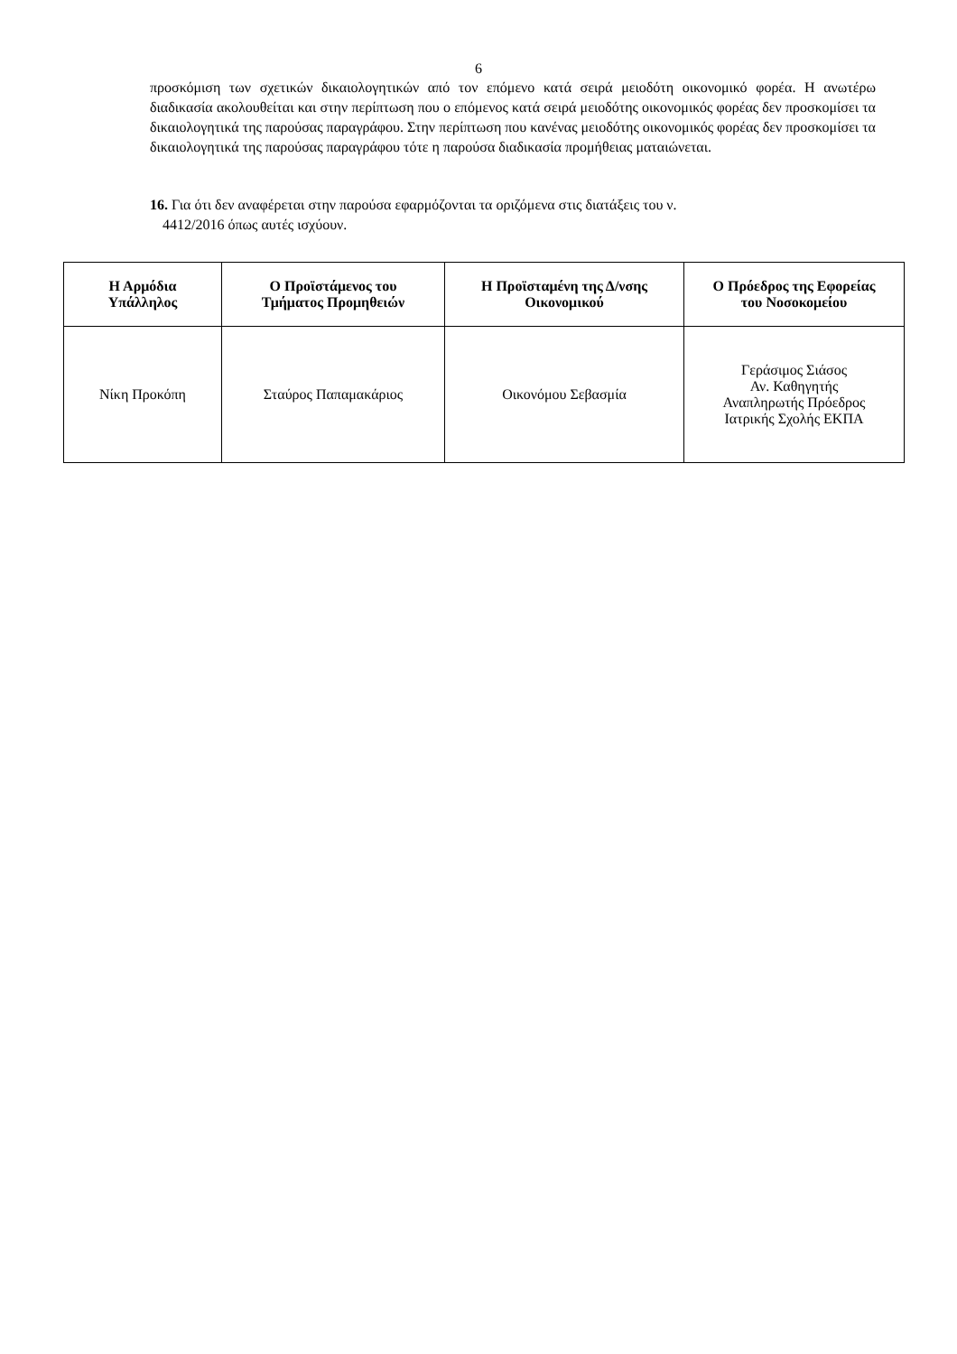6
προσκόμιση των σχετικών δικαιολογητικών από τον επόμενο κατά σειρά μειοδότη οικονομικό φορέα. Η ανωτέρω διαδικασία ακολουθείται και στην περίπτωση που ο επόμενος κατά σειρά μειοδότης οικονομικός φορέας δεν προσκομίσει τα δικαιολογητικά της παρούσας παραγράφου. Στην περίπτωση που κανένας μειοδότης οικονομικός φορέας δεν προσκομίσει τα δικαιολογητικά της παρούσας παραγράφου τότε η παρούσα διαδικασία προμήθειας ματαιώνεται.
16. Για ότι δεν αναφέρεται στην παρούσα εφαρμόζονται τα οριζόμενα στις διατάξεις του ν.
4412/2016 όπως αυτές ισχύουν.
| Η Αρμόδια Υπάλληλος | Ο Προϊστάμενος του Τμήματος Προμηθειών | Η Προϊσταμένη της Δ/νσης Οικονομικού | Ο Πρόεδρος της Εφορείας του Νοσοκομείου |
| --- | --- | --- | --- |
| Νίκη Προκόπη | Σταύρος Παπαμακάριος | Οικονόμου Σεβασμία | Γεράσιμος Σιάσος Αν. Καθηγητής Αναπληρωτής Πρόεδρος Ιατρικής Σχολής ΕΚΠΑ |